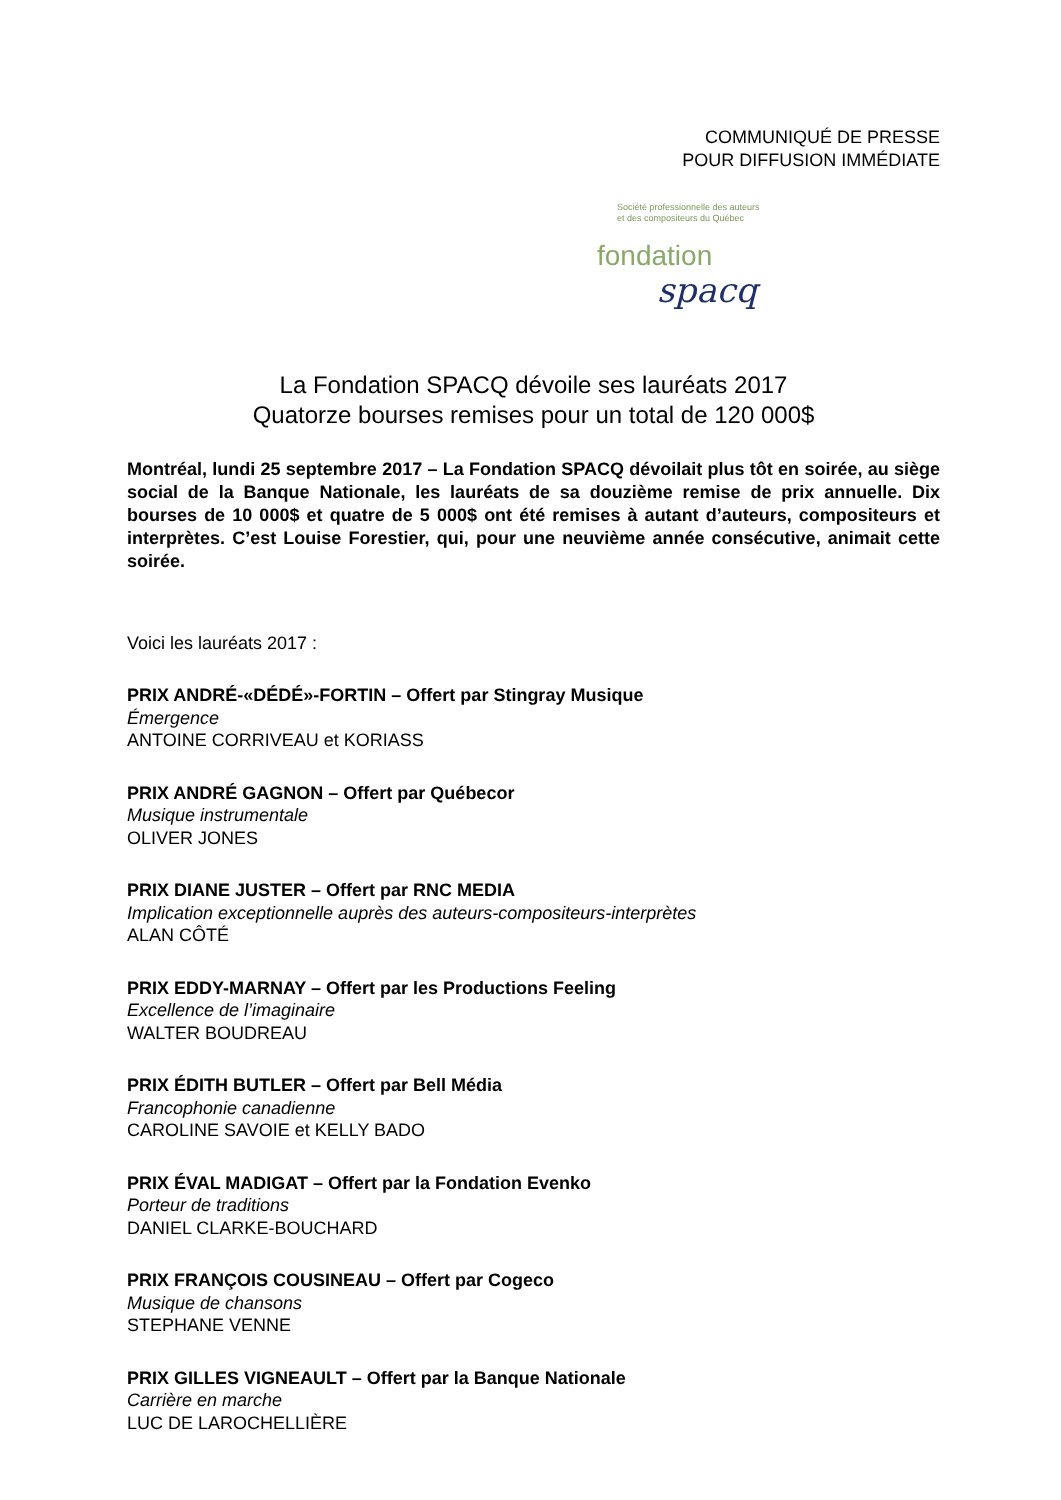COMMUNIQUÉ DE PRESSE
POUR DIFFUSION IMMÉDIATE
Société professionnelle des auteurs
et des compositeurs du Québec
fondation
spacq
La Fondation SPACQ dévoile ses lauréats 2017
Quatorze bourses remises pour un total de 120 000$
Montréal, lundi 25 septembre 2017 – La Fondation SPACQ dévoilait plus tôt en soirée, au siège social de la Banque Nationale, les lauréats de sa douzième remise de prix annuelle. Dix bourses de 10 000$ et quatre de 5 000$ ont été remises à autant d’auteurs, compositeurs et interprètes. C’est Louise Forestier, qui, pour une neuvième année consécutive, animait cette soirée.
Voici les lauréats 2017 :
PRIX ANDRÉ-«DÉDÉ»-FORTIN – Offert par Stingray Musique
Émergence
ANTOINE CORRIVEAU et KORIASS
PRIX ANDRÉ GAGNON – Offert par Québecor
Musique instrumentale
OLIVER JONES
PRIX DIANE JUSTER – Offert par RNC MEDIA
Implication exceptionnelle auprès des auteurs-compositeurs-interprètes
ALAN CÔTÉ
PRIX EDDY-MARNAY – Offert par les Productions Feeling
Excellence de l’imaginaire
WALTER BOUDREAU
PRIX ÉDITH BUTLER – Offert par Bell Média
Francophonie canadienne
CAROLINE SAVOIE et KELLY BADO
PRIX ÉVAL MADIGAT – Offert par la Fondation Evenko
Porteur de traditions
DANIEL CLARKE-BOUCHARD
PRIX FRANÇOIS COUSINEAU – Offert par Cogeco
Musique de chansons
STEPHANE VENNE
PRIX GILLES VIGNEAULT – Offert par la Banque Nationale
Carrière en marche
LUC DE LAROCHELLIÈRE